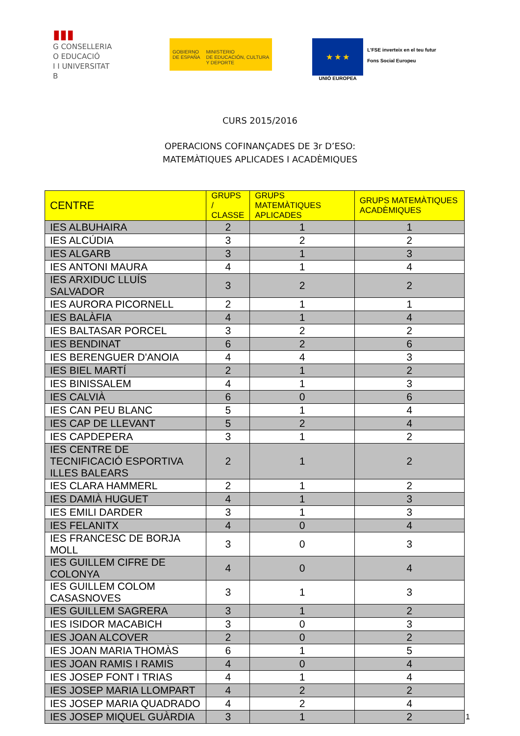▮▮▮
G CONSELLERIA
O EDUCACIÓ
I I UNIVERSITAT
B
GOBIERNO
DE ESPAÑA
MINISTERIO
DE EDUCACIÓN, CULTURA
Y DEPORTE
★ ★ ★
UNIÓ EUROPEA
L'FSE inverteix en el teu futur
Fons Social Europeu
CURS 2015/2016
OPERACIONS COFINANÇADES DE 3r D’ESO:
MATEMÀTIQUES APLICADES I ACADÈMIQUES
| CENTRE | GRUPS / CLASSE | GRUPS MATEMÀTIQUES APLICADES | GRUPS MATEMÀTIQUES ACADÈMIQUES |
| --- | --- | --- | --- |
| IES ALBUHAIRA | 2 | 1 | 1 |
| IES ALCÚDIA | 3 | 2 | 2 |
| IES ALGARB | 3 | 1 | 3 |
| IES ANTONI MAURA | 4 | 1 | 4 |
| IES ARXIDUC LLUÍS SALVADOR | 3 | 2 | 2 |
| IES AURORA PICORNELL | 2 | 1 | 1 |
| IES BALÀFIA | 4 | 1 | 4 |
| IES BALTASAR PORCEL | 3 | 2 | 2 |
| IES BENDINAT | 6 | 2 | 6 |
| IES BERENGUER D'ANOIA | 4 | 4 | 3 |
| IES BIEL MARTÍ | 2 | 1 | 2 |
| IES BINISSALEM | 4 | 1 | 3 |
| IES CALVIÀ | 6 | 0 | 6 |
| IES CAN PEU BLANC | 5 | 1 | 4 |
| IES CAP DE LLEVANT | 5 | 2 | 4 |
| IES CAPDEPERA | 3 | 1 | 2 |
| IES CENTRE DE TECNIFICACIÓ ESPORTIVA ILLES BALEARS | 2 | 1 | 2 |
| IES CLARA HAMMERL | 2 | 1 | 2 |
| IES DAMIÀ HUGUET | 4 | 1 | 3 |
| IES EMILI DARDER | 3 | 1 | 3 |
| IES FELANITX | 4 | 0 | 4 |
| IES FRANCESC DE BORJA MOLL | 3 | 0 | 3 |
| IES GUILLEM CIFRE DE COLONYA | 4 | 0 | 4 |
| IES GUILLEM COLOM CASASNOVES | 3 | 1 | 3 |
| IES GUILLEM SAGRERA | 3 | 1 | 2 |
| IES ISIDOR MACABICH | 3 | 0 | 3 |
| IES JOAN ALCOVER | 2 | 0 | 2 |
| IES JOAN MARIA THOMÀS | 6 | 1 | 5 |
| IES JOAN RAMIS I RAMIS | 4 | 0 | 4 |
| IES JOSEP FONT I TRIAS | 4 | 1 | 4 |
| IES JOSEP MARIA LLOMPART | 4 | 2 | 2 |
| IES JOSEP MARIA QUADRADO | 4 | 2 | 4 |
| IES JOSEP MIQUEL GUÀRDIA | 3 | 1 | 2 |
1